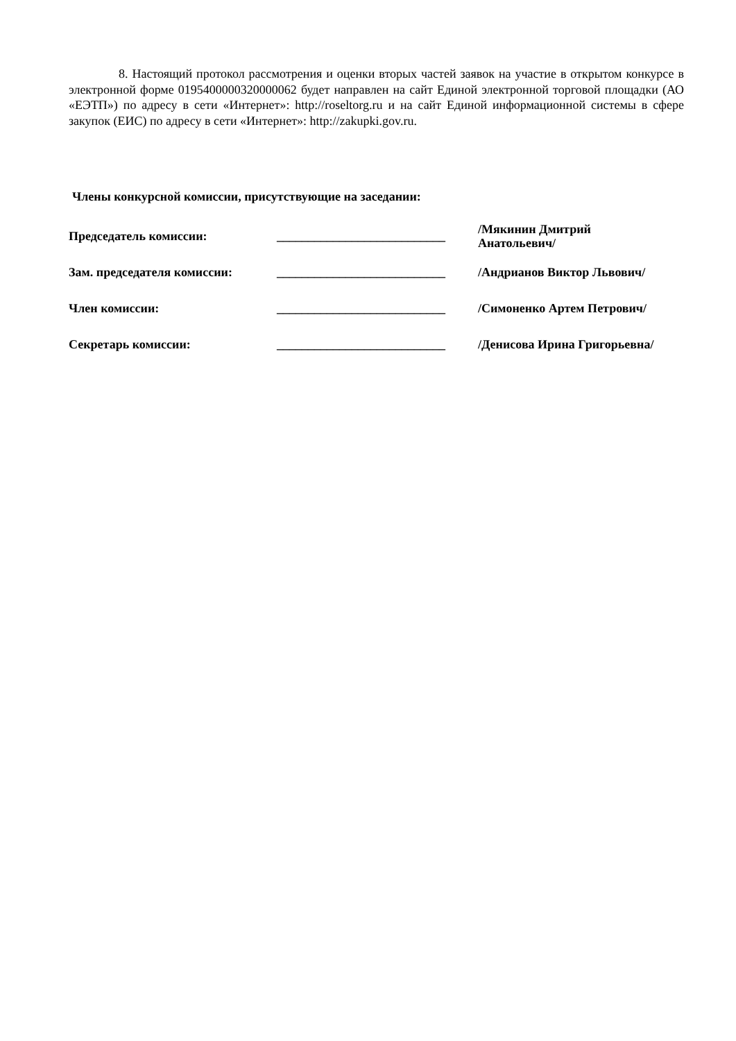8. Настоящий протокол рассмотрения и оценки вторых частей заявок на участие в открытом конкурсе в электронной форме 0195400000320000062 будет направлен на сайт Единой электронной торговой площадки (АО «ЕЭТП») по адресу в сети «Интернет»: http://roseltorg.ru и на сайт Единой информационной системы в сфере закупок (ЕИС) по адресу в сети «Интернет»: http://zakupki.gov.ru.
Члены конкурсной комиссии, присутствующие на заседании:
| Председатель комиссии: | ___________________________ | /Мякинин Дмитрий Анатольевич/ |
| Зам. председателя комиссии: | ___________________________ | /Андрианов Виктор Львович/ |
| Член комиссии: | ___________________________ | /Симоненко Артем Петрович/ |
| Секретарь комиссии: | ___________________________ | /Денисова Ирина Григорьевна/ |